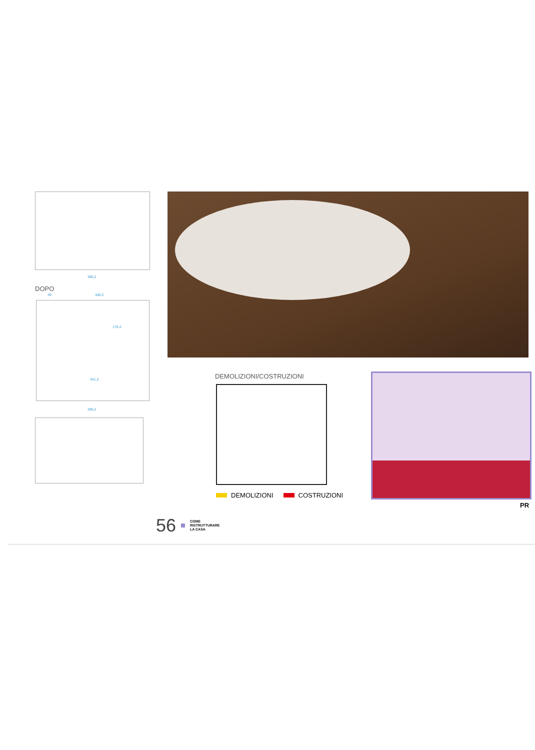385,2
DOPO
39 346,2
176,4
341,2
385,2
DEMOLIZIONI/COSTRUZIONI
DEMOLIZIONI COSTRUZIONI
PR
56 COME
RISTRUTTURARE
LA CASA